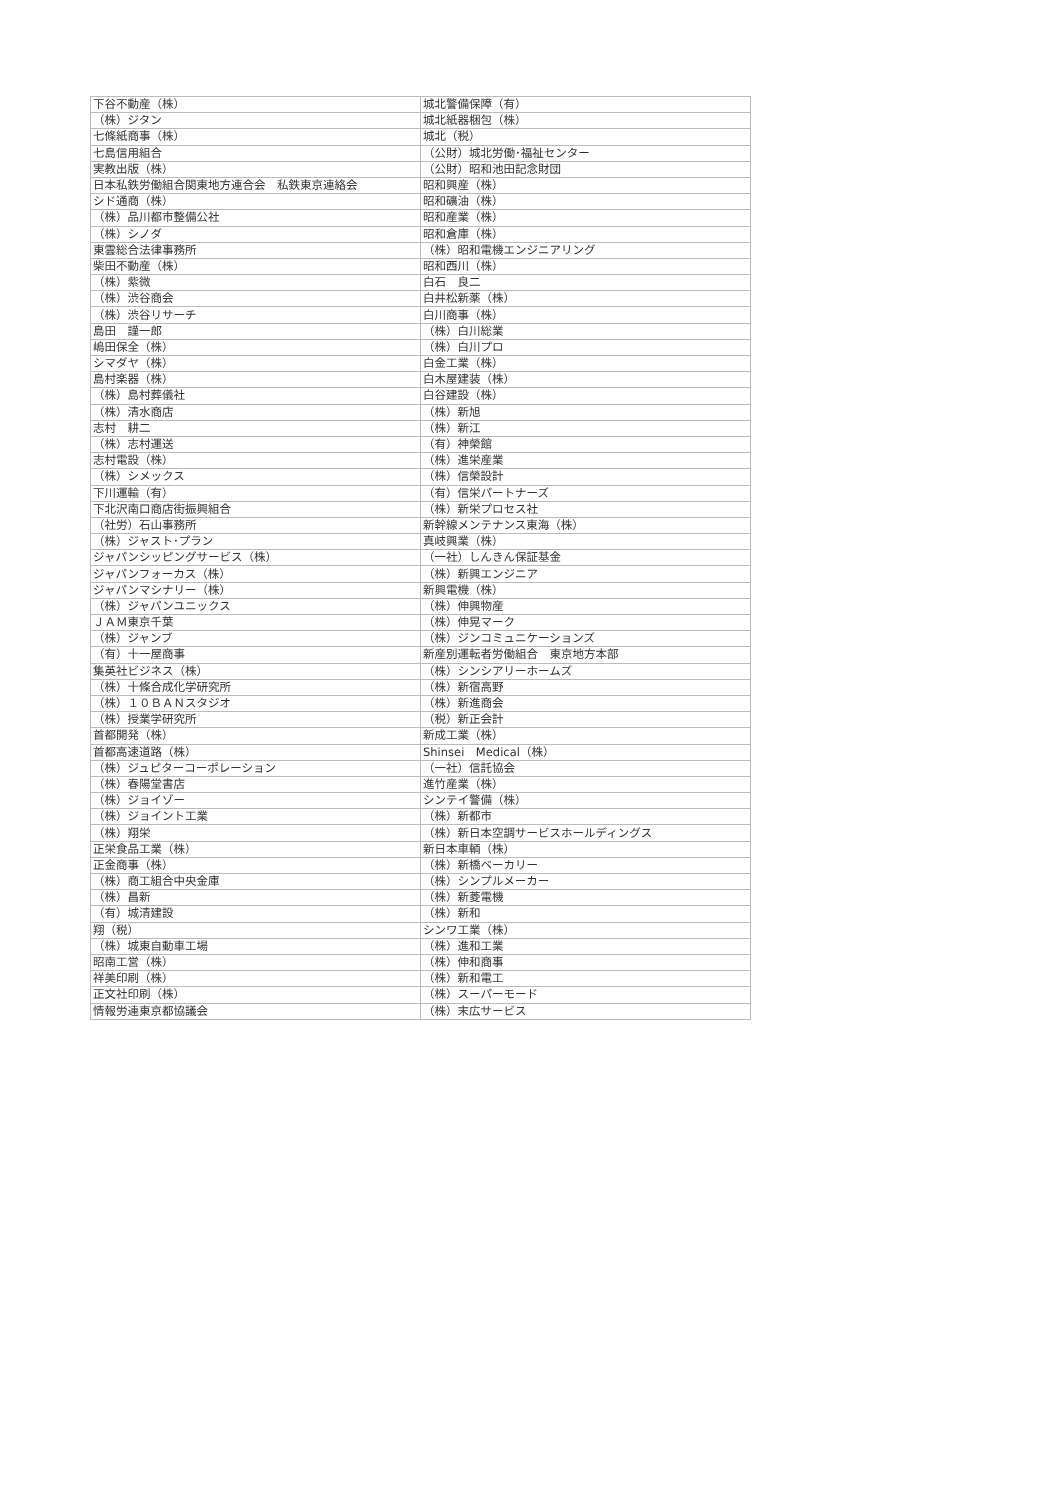| 下谷不動産（株） | 城北警備保障（有） |
| （株）ジタン | 城北紙器梱包（株） |
| 七條紙商事（株） | 城北（税） |
| 七島信用組合 | （公財）城北労働･福祉センター |
| 実教出版（株） | （公財）昭和池田記念財団 |
| 日本私鉄労働組合関東地方連合会 私鉄東京連絡会 | 昭和興産（株） |
| シド通商（株） | 昭和礦油（株） |
| （株）品川都市整備公社 | 昭和産業（株） |
| （株）シノダ | 昭和倉庫（株） |
| 東雲総合法律事務所 | （株）昭和電機エンジニアリング |
| 柴田不動産（株） | 昭和西川（株） |
| （株）紫微 | 白石 良二 |
| （株）渋谷商会 | 白井松新薬（株） |
| （株）渋谷リサーチ | 白川商事（株） |
| 島田 謹一郎 | （株）白川総業 |
| 嶋田保全（株） | （株）白川プロ |
| シマダヤ（株） | 白金工業（株） |
| 島村楽器（株） | 白木屋建装（株） |
| （株）島村葬儀社 | 白谷建設（株） |
| （株）清水商店 | （株）新旭 |
| 志村 耕二 | （株）新江 |
| （株）志村運送 | （有）神榮館 |
| 志村電設（株） | （株）進栄産業 |
| （株）シメックス | （株）信榮設計 |
| 下川運輸（有） | （有）信栄パートナーズ |
| 下北沢南口商店街振興組合 | （株）新栄プロセス社 |
| （社労）石山事務所 | 新幹線メンテナンス東海（株） |
| （株）ジャスト･プラン | 真岐興業（株） |
| ジャパンシッピングサービス（株） | （一社）しんきん保証基金 |
| ジャパンフォーカス（株） | （株）新興エンジニア |
| ジャパンマシナリー（株） | 新興電機（株） |
| （株）ジャパンユニックス | （株）伸興物産 |
| ＪＡＭ東京千葉 | （株）伸晃マーク |
| （株）ジャンブ | （株）ジンコミュニケーションズ |
| （有）十一屋商事 | 新産別運転者労働組合 東京地方本部 |
| 集英社ビジネス（株） | （株）シンシアリーホームズ |
| （株）十條合成化学研究所 | （株）新宿高野 |
| （株）１０ＢＡＮスタジオ | （株）新進商会 |
| （株）授業学研究所 | （税）新正会計 |
| 首都開発（株） | 新成工業（株） |
| 首都高速道路（株） | Shinsei Medical（株） |
| （株）ジュピターコーポレーション | （一社）信託協会 |
| （株）春陽堂書店 | 進竹産業（株） |
| （株）ジョイゾー | シンテイ警備（株） |
| （株）ジョイント工業 | （株）新都市 |
| （株）翔栄 | （株）新日本空調サービスホールディングス |
| 正栄食品工業（株） | 新日本車輌（株） |
| 正金商事（株） | （株）新橋ベーカリー |
| （株）商工組合中央金庫 | （株）シンプルメーカー |
| （株）昌新 | （株）新菱電機 |
| （有）城清建設 | （株）新和 |
| 翔（税） | シンワ工業（株） |
| （株）城東自動車工場 | （株）進和工業 |
| 昭南工営（株） | （株）伸和商事 |
| 祥美印刷（株） | （株）新和電工 |
| 正文社印刷（株） | （株）スーパーモード |
| 情報労連東京都協議会 | （株）末広サービス |